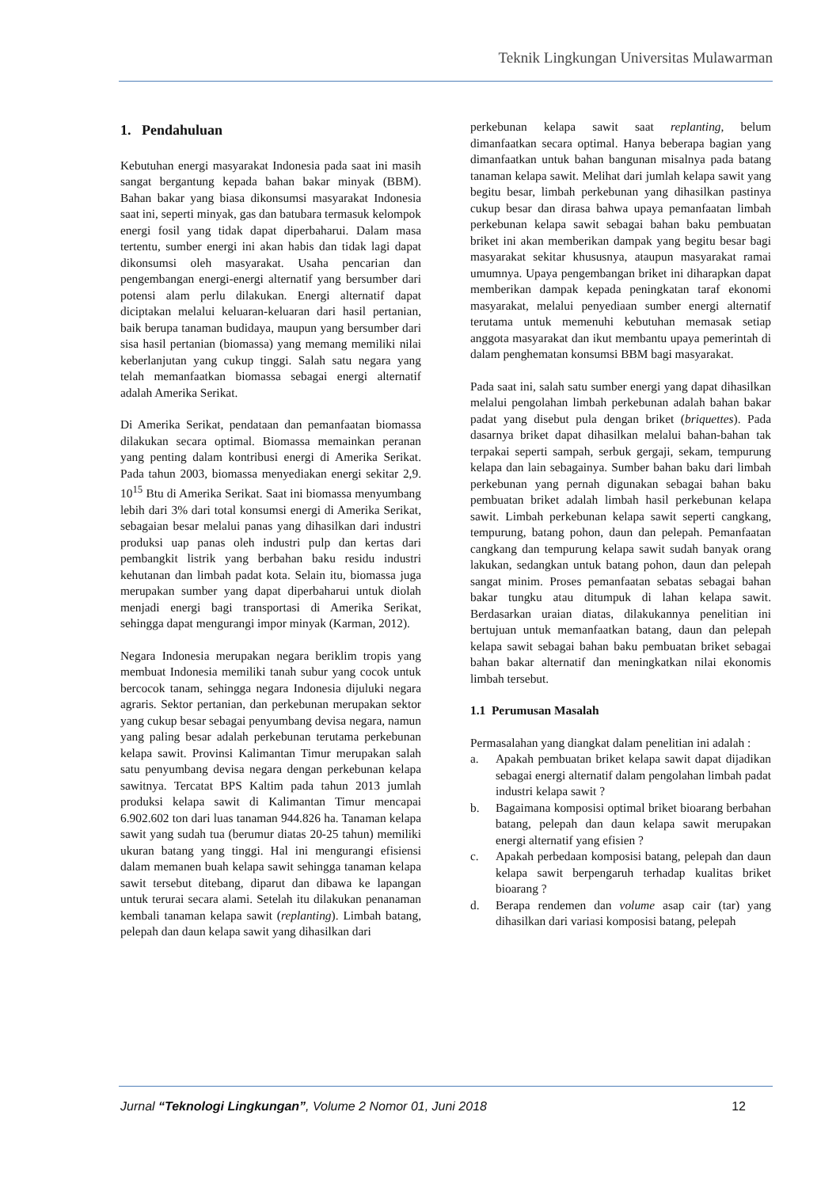Teknik Lingkungan Universitas Mulawarman
1. Pendahuluan
Kebutuhan energi masyarakat Indonesia pada saat ini masih sangat bergantung kepada bahan bakar minyak (BBM). Bahan bakar yang biasa dikonsumsi masyarakat Indonesia saat ini, seperti minyak, gas dan batubara termasuk kelompok energi fosil yang tidak dapat diperbaharui. Dalam masa tertentu, sumber energi ini akan habis dan tidak lagi dapat dikonsumsi oleh masyarakat. Usaha pencarian dan pengembangan energi-energi alternatif yang bersumber dari potensi alam perlu dilakukan. Energi alternatif dapat diciptakan melalui keluaran-keluaran dari hasil pertanian, baik berupa tanaman budidaya, maupun yang bersumber dari sisa hasil pertanian (biomassa) yang memang memiliki nilai keberlanjutan yang cukup tinggi. Salah satu negara yang telah memanfaatkan biomassa sebagai energi alternatif adalah Amerika Serikat.
Di Amerika Serikat, pendataan dan pemanfaatan biomassa dilakukan secara optimal. Biomassa memainkan peranan yang penting dalam kontribusi energi di Amerika Serikat. Pada tahun 2003, biomassa menyediakan energi sekitar 2,9. 10<sup>15</sup> Btu di Amerika Serikat. Saat ini biomassa menyumbang lebih dari 3% dari total konsumsi energi di Amerika Serikat, sebagaian besar melalui panas yang dihasilkan dari industri produksi uap panas oleh industri pulp dan kertas dari pembangkit listrik yang berbahan baku residu industri kehutanan dan limbah padat kota. Selain itu, biomassa juga merupakan sumber yang dapat diperbaharui untuk diolah menjadi energi bagi transportasi di Amerika Serikat, sehingga dapat mengurangi impor minyak (Karman, 2012).
Negara Indonesia merupakan negara beriklim tropis yang membuat Indonesia memiliki tanah subur yang cocok untuk bercocok tanam, sehingga negara Indonesia dijuluki negara agraris. Sektor pertanian, dan perkebunan merupakan sektor yang cukup besar sebagai penyumbang devisa negara, namun yang paling besar adalah perkebunan terutama perkebunan kelapa sawit. Provinsi Kalimantan Timur merupakan salah satu penyumbang devisa negara dengan perkebunan kelapa sawitnya. Tercatat BPS Kaltim pada tahun 2013 jumlah produksi kelapa sawit di Kalimantan Timur mencapai 6.902.602 ton dari luas tanaman 944.826 ha. Tanaman kelapa sawit yang sudah tua (berumur diatas 20-25 tahun) memiliki ukuran batang yang tinggi. Hal ini mengurangi efisiensi dalam memanen buah kelapa sawit sehingga tanaman kelapa sawit tersebut ditebang, diparut dan dibawa ke lapangan untuk terurai secara alami. Setelah itu dilakukan penanaman kembali tanaman kelapa sawit (replanting). Limbah batang, pelepah dan daun kelapa sawit yang dihasilkan dari
perkebunan kelapa sawit saat replanting, belum dimanfaatkan secara optimal. Hanya beberapa bagian yang dimanfaatkan untuk bahan bangunan misalnya pada batang tanaman kelapa sawit. Melihat dari jumlah kelapa sawit yang begitu besar, limbah perkebunan yang dihasilkan pastinya cukup besar dan dirasa bahwa upaya pemanfaatan limbah perkebunan kelapa sawit sebagai bahan baku pembuatan briket ini akan memberikan dampak yang begitu besar bagi masyarakat sekitar khususnya, ataupun masyarakat ramai umumnya. Upaya pengembangan briket ini diharapkan dapat memberikan dampak kepada peningkatan taraf ekonomi masyarakat, melalui penyediaan sumber energi alternatif terutama untuk memenuhi kebutuhan memasak setiap anggota masyarakat dan ikut membantu upaya pemerintah di dalam penghematan konsumsi BBM bagi masyarakat.
Pada saat ini, salah satu sumber energi yang dapat dihasilkan melalui pengolahan limbah perkebunan adalah bahan bakar padat yang disebut pula dengan briket (briquettes). Pada dasarnya briket dapat dihasilkan melalui bahan-bahan tak terpakai seperti sampah, serbuk gergaji, sekam, tempurung kelapa dan lain sebagainya. Sumber bahan baku dari limbah perkebunan yang pernah digunakan sebagai bahan baku pembuatan briket adalah limbah hasil perkebunan kelapa sawit. Limbah perkebunan kelapa sawit seperti cangkang, tempurung, batang pohon, daun dan pelepah. Pemanfaatan cangkang dan tempurung kelapa sawit sudah banyak orang lakukan, sedangkan untuk batang pohon, daun dan pelepah sangat minim. Proses pemanfaatan sebatas sebagai bahan bakar tungku atau ditumpuk di lahan kelapa sawit. Berdasarkan uraian diatas, dilakukannya penelitian ini bertujuan untuk memanfaatkan batang, daun dan pelepah kelapa sawit sebagai bahan baku pembuatan briket sebagai bahan bakar alternatif dan meningkatkan nilai ekonomis limbah tersebut.
1.1 Perumusan Masalah
Permasalahan yang diangkat dalam penelitian ini adalah :
a. Apakah pembuatan briket kelapa sawit dapat dijadikan sebagai energi alternatif dalam pengolahan limbah padat industri kelapa sawit ?
b. Bagaimana komposisi optimal briket bioarang berbahan batang, pelepah dan daun kelapa sawit merupakan energi alternatif yang efisien ?
c. Apakah perbedaan komposisi batang, pelepah dan daun kelapa sawit berpengaruh terhadap kualitas briket bioarang ?
d. Berapa rendemen dan volume asap cair (tar) yang dihasilkan dari variasi komposisi batang, pelepah
Jurnal “Teknologi Lingkungan”, Volume 2 Nomor 01, Juni 2018 12